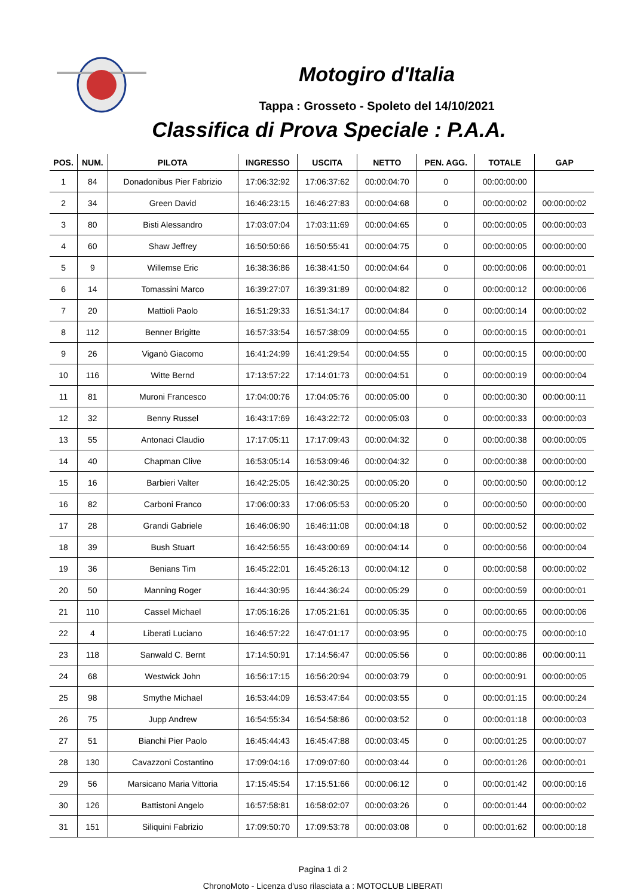Motogiro d'Italia
Tappa : Grosseto - Spoleto del 14/10/2021
Classifica di Prova Speciale : P.A.A.
| POS. | NUM. | PILOTA | INGRESSO | USCITA | NETTO | PEN. AGG. | TOTALE | GAP |
| --- | --- | --- | --- | --- | --- | --- | --- | --- |
| 1 | 84 | Donadonibus Pier Fabrizio | 17:06:32:92 | 17:06:37:62 | 00:00:04:70 | 0 | 00:00:00:00 | |
| 2 | 34 | Green David | 16:46:23:15 | 16:46:27:83 | 00:00:04:68 | 0 | 00:00:00:02 | 00:00:00:02 |
| 3 | 80 | Bisti Alessandro | 17:03:07:04 | 17:03:11:69 | 00:00:04:65 | 0 | 00:00:00:05 | 00:00:00:03 |
| 4 | 60 | Shaw Jeffrey | 16:50:50:66 | 16:50:55:41 | 00:00:04:75 | 0 | 00:00:00:05 | 00:00:00:00 |
| 5 | 9 | Willemse Eric | 16:38:36:86 | 16:38:41:50 | 00:00:04:64 | 0 | 00:00:00:06 | 00:00:00:01 |
| 6 | 14 | Tomassini Marco | 16:39:27:07 | 16:39:31:89 | 00:00:04:82 | 0 | 00:00:00:12 | 00:00:00:06 |
| 7 | 20 | Mattioli Paolo | 16:51:29:33 | 16:51:34:17 | 00:00:04:84 | 0 | 00:00:00:14 | 00:00:00:02 |
| 8 | 112 | Benner Brigitte | 16:57:33:54 | 16:57:38:09 | 00:00:04:55 | 0 | 00:00:00:15 | 00:00:00:01 |
| 9 | 26 | Viganò Giacomo | 16:41:24:99 | 16:41:29:54 | 00:00:04:55 | 0 | 00:00:00:15 | 00:00:00:00 |
| 10 | 116 | Witte Bernd | 17:13:57:22 | 17:14:01:73 | 00:00:04:51 | 0 | 00:00:00:19 | 00:00:00:04 |
| 11 | 81 | Muroni Francesco | 17:04:00:76 | 17:04:05:76 | 00:00:05:00 | 0 | 00:00:00:30 | 00:00:00:11 |
| 12 | 32 | Benny Russel | 16:43:17:69 | 16:43:22:72 | 00:00:05:03 | 0 | 00:00:00:33 | 00:00:00:03 |
| 13 | 55 | Antonaci Claudio | 17:17:05:11 | 17:17:09:43 | 00:00:04:32 | 0 | 00:00:00:38 | 00:00:00:05 |
| 14 | 40 | Chapman Clive | 16:53:05:14 | 16:53:09:46 | 00:00:04:32 | 0 | 00:00:00:38 | 00:00:00:00 |
| 15 | 16 | Barbieri Valter | 16:42:25:05 | 16:42:30:25 | 00:00:05:20 | 0 | 00:00:00:50 | 00:00:00:12 |
| 16 | 82 | Carboni Franco | 17:06:00:33 | 17:06:05:53 | 00:00:05:20 | 0 | 00:00:00:50 | 00:00:00:00 |
| 17 | 28 | Grandi Gabriele | 16:46:06:90 | 16:46:11:08 | 00:00:04:18 | 0 | 00:00:00:52 | 00:00:00:02 |
| 18 | 39 | Bush Stuart | 16:42:56:55 | 16:43:00:69 | 00:00:04:14 | 0 | 00:00:00:56 | 00:00:00:04 |
| 19 | 36 | Benians Tim | 16:45:22:01 | 16:45:26:13 | 00:00:04:12 | 0 | 00:00:00:58 | 00:00:00:02 |
| 20 | 50 | Manning Roger | 16:44:30:95 | 16:44:36:24 | 00:00:05:29 | 0 | 00:00:00:59 | 00:00:00:01 |
| 21 | 110 | Cassel Michael | 17:05:16:26 | 17:05:21:61 | 00:00:05:35 | 0 | 00:00:00:65 | 00:00:00:06 |
| 22 | 4 | Liberati Luciano | 16:46:57:22 | 16:47:01:17 | 00:00:03:95 | 0 | 00:00:00:75 | 00:00:00:10 |
| 23 | 118 | Sanwald C. Bernt | 17:14:50:91 | 17:14:56:47 | 00:00:05:56 | 0 | 00:00:00:86 | 00:00:00:11 |
| 24 | 68 | Westwick John | 16:56:17:15 | 16:56:20:94 | 00:00:03:79 | 0 | 00:00:00:91 | 00:00:00:05 |
| 25 | 98 | Smythe Michael | 16:53:44:09 | 16:53:47:64 | 00:00:03:55 | 0 | 00:00:01:15 | 00:00:00:24 |
| 26 | 75 | Jupp Andrew | 16:54:55:34 | 16:54:58:86 | 00:00:03:52 | 0 | 00:00:01:18 | 00:00:00:03 |
| 27 | 51 | Bianchi Pier Paolo | 16:45:44:43 | 16:45:47:88 | 00:00:03:45 | 0 | 00:00:01:25 | 00:00:00:07 |
| 28 | 130 | Cavazzoni Costantino | 17:09:04:16 | 17:09:07:60 | 00:00:03:44 | 0 | 00:00:01:26 | 00:00:00:01 |
| 29 | 56 | Marsicano Maria Vittoria | 17:15:45:54 | 17:15:51:66 | 00:00:06:12 | 0 | 00:00:01:42 | 00:00:00:16 |
| 30 | 126 | Battistoni Angelo | 16:57:58:81 | 16:58:02:07 | 00:00:03:26 | 0 | 00:00:01:44 | 00:00:00:02 |
| 31 | 151 | Siliquini Fabrizio | 17:09:50:70 | 17:09:53:78 | 00:00:03:08 | 0 | 00:00:01:62 | 00:00:00:18 |
Pagina 1 di 2
ChronoMoto - Licenza d'uso rilasciata a : MOTOCLUB LIBERATI